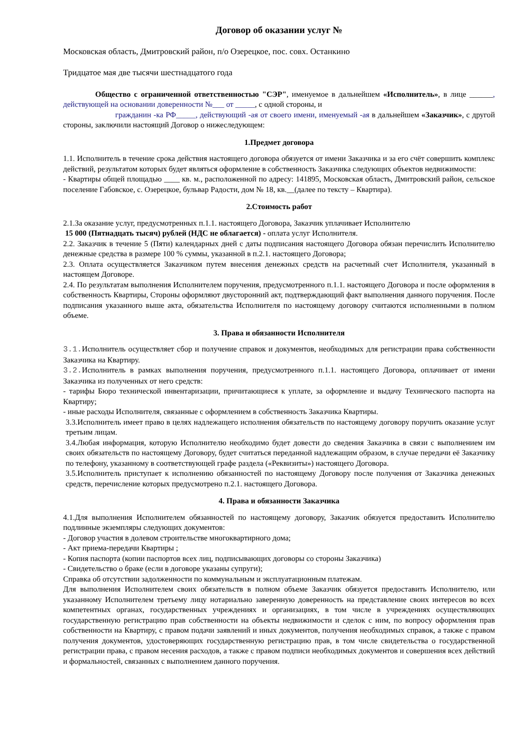Договор об оказании услуг №
Московская область, Дмитровский район, п/о Озерецкое, пос. совх. Останкино
Тридцатое мая две тысячи шестнадцатого года
Общество с ограниченной ответственностью "СЭР", именуемое в дальнейшем «Исполнитель», в лице ______, действующей на основании доверенности №___ от _____, с одной стороны, и
гражданин -ка РФ_____, действующий -ая от своего имени, именуемый -ая в дальнейшем «Заказчик», с другой стороны, заключили настоящий Договор о нижеследующем:
1.Предмет договора
1.1. Исполнитель в течение срока действия настоящего договора обязуется от имени Заказчика и за его счёт совершить комплекс действий, результатом которых будет являться оформление в собственность Заказчика следующих объектов недвижимости:
- Квартиры общей площадью ____ кв. м., расположенной по адресу: 141895, Московская область, Дмитровский район, сельское поселение Габовское, с. Озерецкое, бульвар Радости, дом № 18, кв.__(далее по тексту – Квартира).
2.Стоимость работ
2.1.За оказание услуг, предусмотренных п.1.1. настоящего Договора, Заказчик уплачивает Исполнителю
15 000 (Пятнадцать тысяч) рублей (НДС не облагается) - оплата услуг Исполнителя.
2.2. Заказчик в течение 5 (Пяти) календарных дней с даты подписания настоящего Договора обязан перечислить Исполнителю денежные средства в размере 100 % суммы, указанной в п.2.1. настоящего Договора;
2.3. Оплата осуществляется Заказчиком путем внесения денежных средств на расчетный счет Исполнителя, указанный в настоящем Договоре.
2.4. По результатам выполнения Исполнителем поручения, предусмотренного п.1.1. настоящего Договора и после оформления в собственность Квартиры, Стороны оформляют двусторонний акт, подтверждающий факт выполнения данного поручения. После подписания указанного выше акта, обязательства Исполнителя по настоящему договору считаются исполненными в полном объеме.
3. Права и обязанности Исполнителя
3.1. Исполнитель осуществляет сбор и получение справок и документов, необходимых для регистрации права собственности Заказчика на Квартиру.
3.2. Исполнитель в рамках выполнения поручения, предусмотренного п.1.1. настоящего Договора, оплачивает от имени Заказчика из полученных от него средств:
- тарифы Бюро технической инвентаризации, причитающиеся к уплате, за оформление и выдачу Технического паспорта на Квартиру;
- иные расходы Исполнителя, связанные с оформлением в собственность Заказчика Квартиры.
3.3.Исполнитель имеет право в целях надлежащего исполнения обязательств по настоящему договору поручить оказание услуг третьим лицам.
3.4.Любая информация, которую Исполнителю необходимо будет довести до сведения Заказчика в связи с выполнением им своих обязательств по настоящему Договору, будет считаться переданной надлежащим образом, в случае передачи её Заказчику по телефону, указанному в соответствующей графе раздела («Реквизиты») настоящего Договора.
3.5.Исполнитель приступает к исполнению обязанностей по настоящему Договору после получения от Заказчика денежных средств, перечисление которых предусмотрено п.2.1. настоящего Договора.
4. Права и обязанности Заказчика
4.1.Для выполнения Исполнителем обязанностей по настоящему договору, Заказчик обязуется предоставить Исполнителю подлинные экземпляры следующих документов:
- Договор участия в долевом строительстве многоквартирного дома;
- Акт приема-передачи Квартиры ;
- Копия паспорта (копии паспортов всех лиц, подписывающих договоры со стороны Заказчика)
- Свидетельство о браке (если в договоре указаны супруги);
Справка об отсутствии задолженности по коммунальным и эксплуатационным платежам.
Для выполнения Исполнителем своих обязательств в полном объеме Заказчик обязуется предоставить Исполнителю, или указанному Исполнителем третьему лицу нотариально заверенную доверенность на представление своих интересов во всех компетентных органах, государственных учреждениях и организациях, в том числе в учреждениях осуществляющих государственную регистрацию прав собственности на объекты недвижимости и сделок с ним, по вопросу оформления прав собственности на Квартиру, с правом подачи заявлений и иных документов, получения необходимых справок, а также с правом получения документов, удостоверяющих государственную регистрацию прав, в том числе свидетельства о государственной регистрации права, с правом несения расходов, а также с правом подписи необходимых документов и совершения всех действий и формальностей, связанных с выполнением данного поручения.